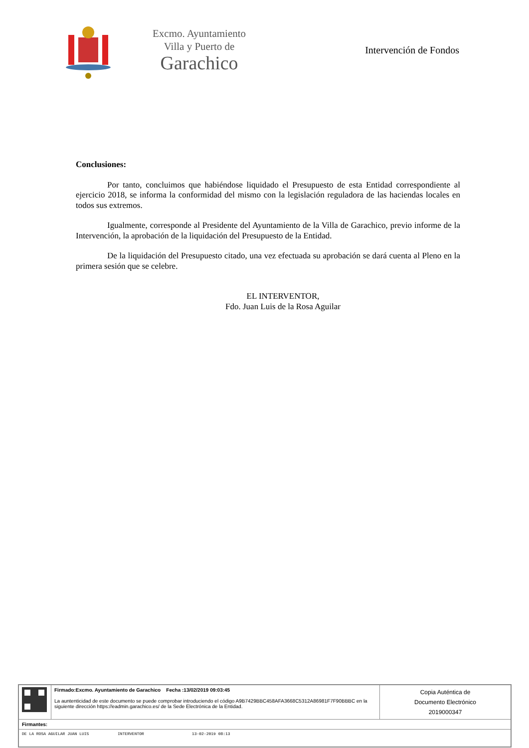Excmo. Ayuntamiento
Villa y Puerto de
Garachico
Intervención de Fondos
Conclusiones:
Por tanto, concluimos que habiéndose liquidado el Presupuesto de esta Entidad correspondiente al ejercicio 2018, se informa la conformidad del mismo con la legislación reguladora de las haciendas locales en todos sus extremos.
Igualmente, corresponde al Presidente del Ayuntamiento de la Villa de Garachico, previo informe de la Intervención, la aprobación de la liquidación del Presupuesto de la Entidad.
De la liquidación del Presupuesto citado, una vez efectuada su aprobación se dará cuenta al Pleno en la primera sesión que se celebre.
EL INTERVENTOR,
Fdo. Juan Luis de la Rosa Aguilar
| | Firmado:Excmo. Ayuntamiento de Garachico Fecha :13/02/2019 09:03:45 La auntenticidad de este documento se puede comprobar introduciendo el código A9B7429BBC458AFA3668C5312A86981F7F90BBBC en la siguiente dirección https://eadmin.garachico.es/ de la Sede Electrónica de la Entidad. | Copia Auténtica de Documento Electrónico 2019000347 |
| Firmantes: | | |
| DE LA ROSA AGUILAR JUAN LUIS INTERVENTOR 13-02-2019 08:13 | | |